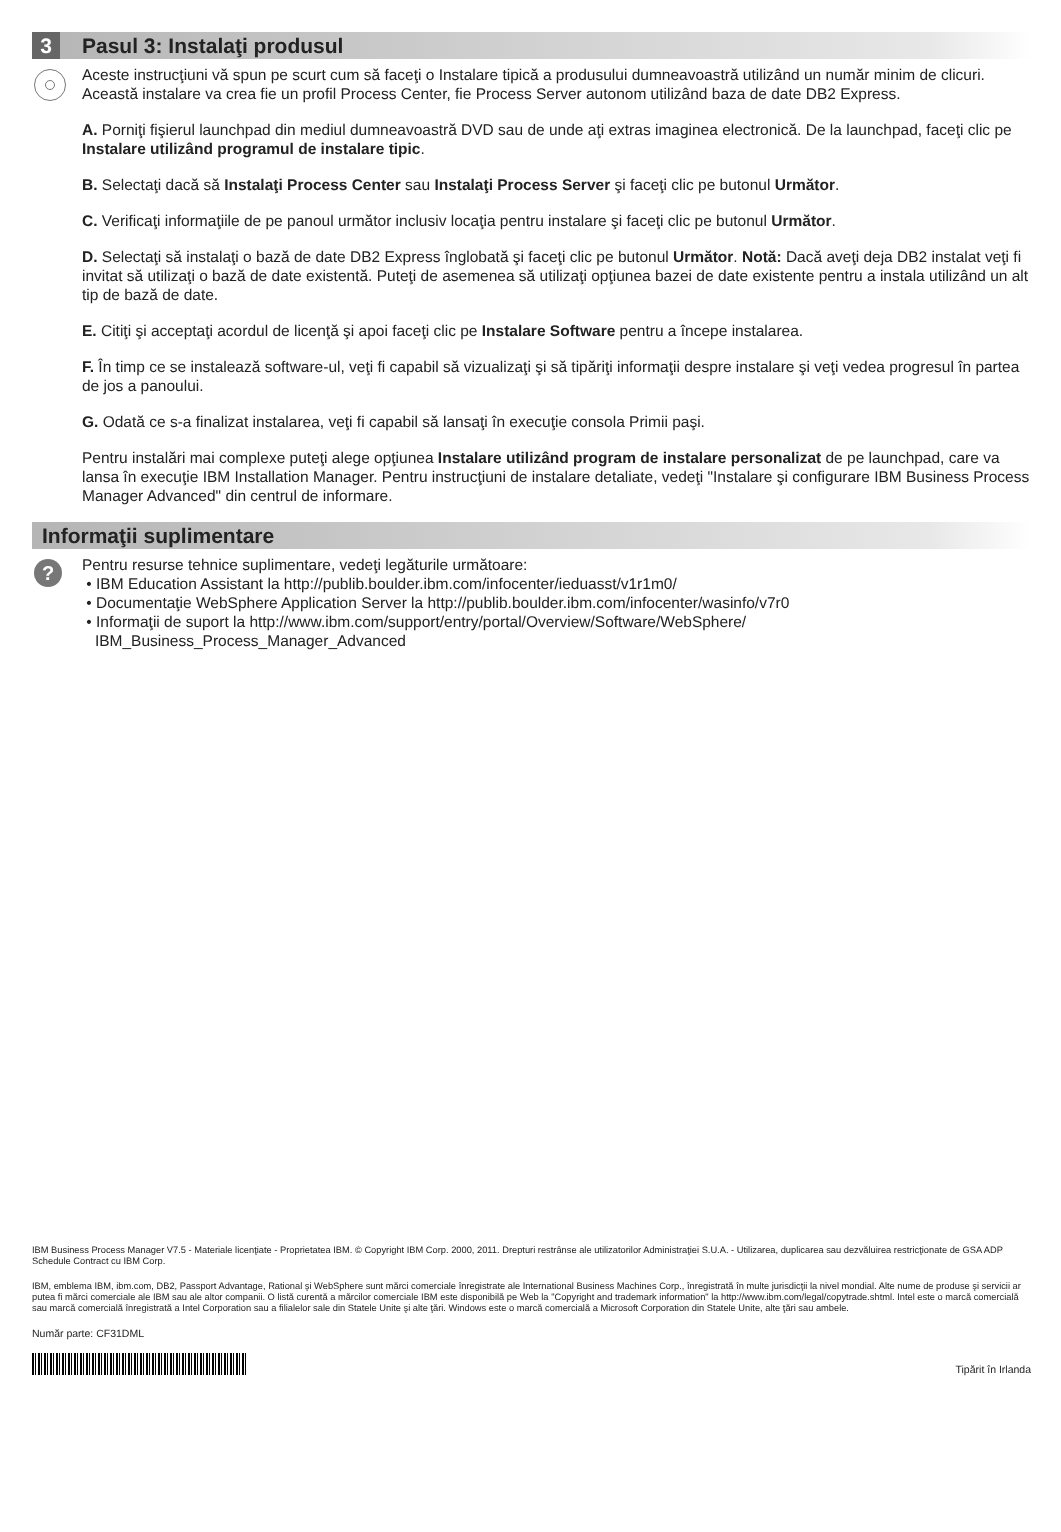3 Pasul 3: Instalaţi produsul
Aceste instrucţiuni vă spun pe scurt cum să faceţi o Instalare tipică a produsului dumneavoastră utilizând un număr minim de clicuri. Această instalare va crea fie un profil Process Center, fie Process Server autonom utilizând baza de date DB2 Express.
A. Porniţi fişierul launchpad din mediul dumneavoastră DVD sau de unde aţi extras imaginea electronică. De la launchpad, faceţi clic pe Instalare utilizând programul de instalare tipic.
B. Selectaţi dacă să Instalaţi Process Center sau Instalaţi Process Server şi faceţi clic pe butonul Următor.
C. Verificaţi informaţiile de pe panoul următor inclusiv locaţia pentru instalare şi faceţi clic pe butonul Următor.
D. Selectaţi să instalaţi o bază de date DB2 Express înglobată şi faceţi clic pe butonul Următor. Notă: Dacă aveţi deja DB2 instalat veţi fi invitat să utilizaţi o bază de date existentă. Puteţi de asemenea să utilizaţi opţiunea bazei de date existente pentru a instala utilizând un alt tip de bază de date.
E. Citiţi şi acceptaţi acordul de licenţă şi apoi faceţi clic pe Instalare Software pentru a începe instalarea.
F. În timp ce se instalează software-ul, veţi fi capabil să vizualizaţi şi să tipăriţi informaţii despre instalare şi veţi vedea progresul în partea de jos a panoului.
G. Odată ce s-a finalizat instalarea, veţi fi capabil să lansaţi în execuţie consola Primii paşi.
Pentru instalări mai complexe puteţi alege opţiunea Instalare utilizând program de instalare personalizat de pe launchpad, care va lansa în execuţie IBM Installation Manager. Pentru instrucţiuni de instalare detaliate, vedeţi "Instalare şi configurare IBM Business Process Manager Advanced" din centrul de informare.
Informaţii suplimentare
?
Pentru resurse tehnice suplimentare, vedeţi legăturile următoare:
• IBM Education Assistant la http://publib.boulder.ibm.com/infocenter/ieduasst/v1r1m0/
• Documentaţie WebSphere Application Server la http://publib.boulder.ibm.com/infocenter/wasinfo/v7r0
• Informaţii de suport la http://www.ibm.com/support/entry/portal/Overview/Software/WebSphere/
IBM_Business_Process_Manager_Advanced
IBM Business Process Manager V7.5 - Materiale licenţiate - Proprietatea IBM. © Copyright IBM Corp. 2000, 2011. Drepturi restrânse ale utilizatorilor Administraţiei S.U.A. - Utilizarea, duplicarea sau dezvăluirea restricţionate de GSA ADP Schedule Contract cu IBM Corp.
IBM, emblema IBM, ibm.com, DB2, Passport Advantage, Rational şi WebSphere sunt mărci comerciale înregistrate ale International Business Machines Corp., înregistrată în multe jurisdicţii la nivel mondial. Alte nume de produse şi servicii ar putea fi mărci comerciale ale IBM sau ale altor companii. O listă curentă a mărcilor comerciale IBM este disponibilă pe Web la "Copyright and trademark information" la http://www.ibm.com/legal/copytrade.shtml. Intel este o marcă comercială sau marcă comercială înregistrată a Intel Corporation sau a filialelor sale din Statele Unite şi alte ţări. Windows este o marcă comercială a Microsoft Corporation din Statele Unite, alte ţări sau ambele.
Număr parte: CF31DML
Tipărit în Irlanda